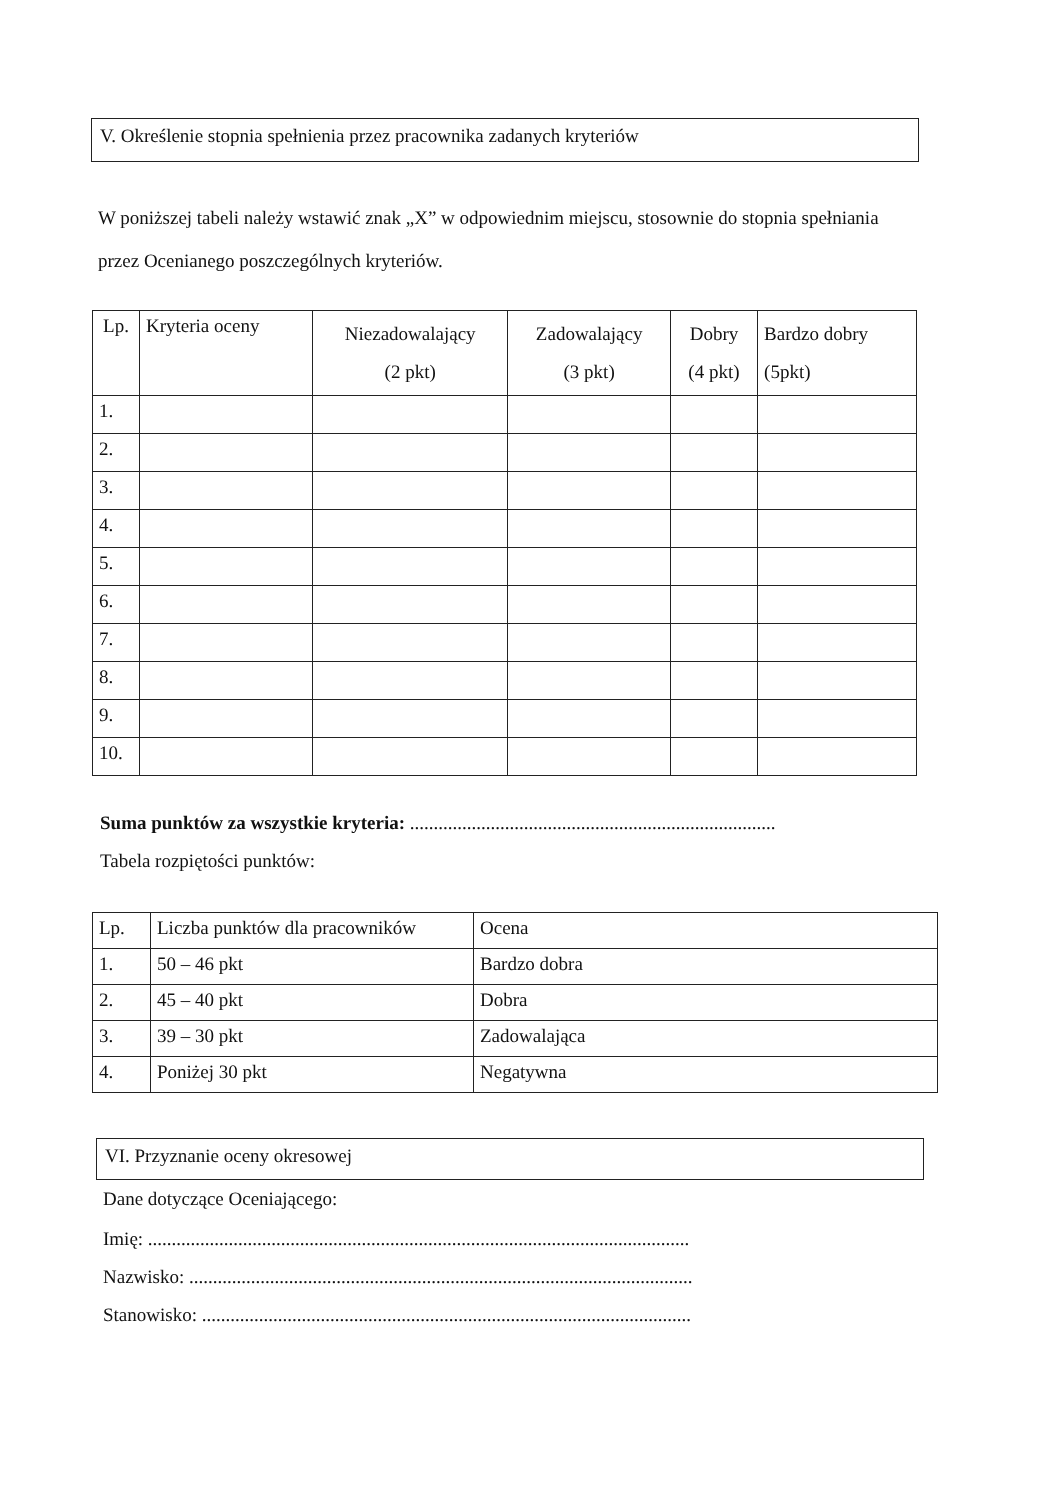V. Określenie stopnia spełnienia przez pracownika zadanych kryteriów
W poniższej tabeli należy wstawić znak „X” w odpowiednim miejscu, stosownie do stopnia spełniania przez Ocenianego poszczególnych kryteriów.
| Lp. | Kryteria oceny | Niezadowalający (2 pkt) | Zadowalający (3 pkt) | Dobry (4 pkt) | Bardzo dobry (5pkt) |
| --- | --- | --- | --- | --- | --- |
| 1. | | | | | |
| 2. | | | | | |
| 3. | | | | | |
| 4. | | | | | |
| 5. | | | | | |
| 6. | | | | | |
| 7. | | | | | |
| 8. | | | | | |
| 9. | | | | | |
| 10. | | | | | |
Suma punktów za wszystkie kryteria: .............................................................................
Tabela rozpiętości punktów:
| Lp. | Liczba punktów dla pracowników | Ocena |
| 1. | 50 – 46 pkt | Bardzo dobra |
| 2. | 45 – 40 pkt | Dobra |
| 3. | 39 – 30 pkt | Zadowalająca |
| 4. | Poniżej 30 pkt | Negatywna |
VI. Przyznanie oceny okresowej
Dane dotyczące Oceniającego:
Imię: ..................................................................................................................
Nazwisko: ..........................................................................................................
Stanowisko: .......................................................................................................